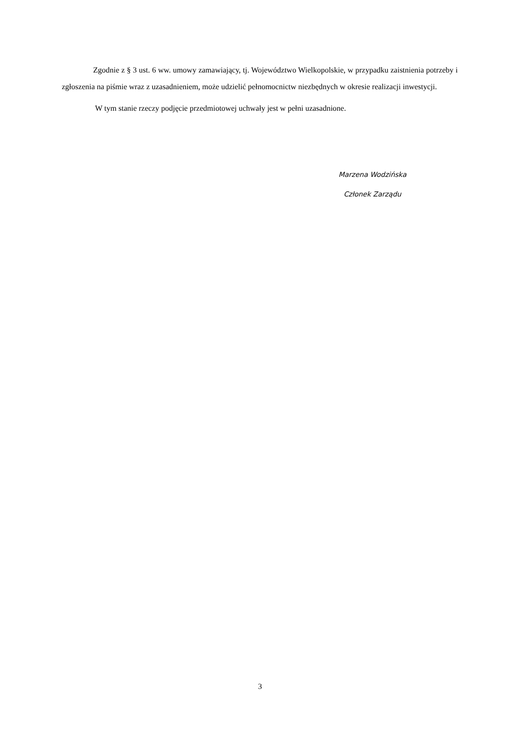Zgodnie z § 3 ust. 6 ww. umowy zamawiający, tj. Województwo Wielkopolskie, w przypadku zaistnienia potrzeby i zgłoszenia na piśmie wraz z uzasadnieniem, może udzielić pełnomocnictw niezbędnych w okresie realizacji inwestycji.
W tym stanie rzeczy podjęcie przedmiotowej uchwały jest w pełni uzasadnione.
Marzena Wodzińska
Członek Zarządu
3